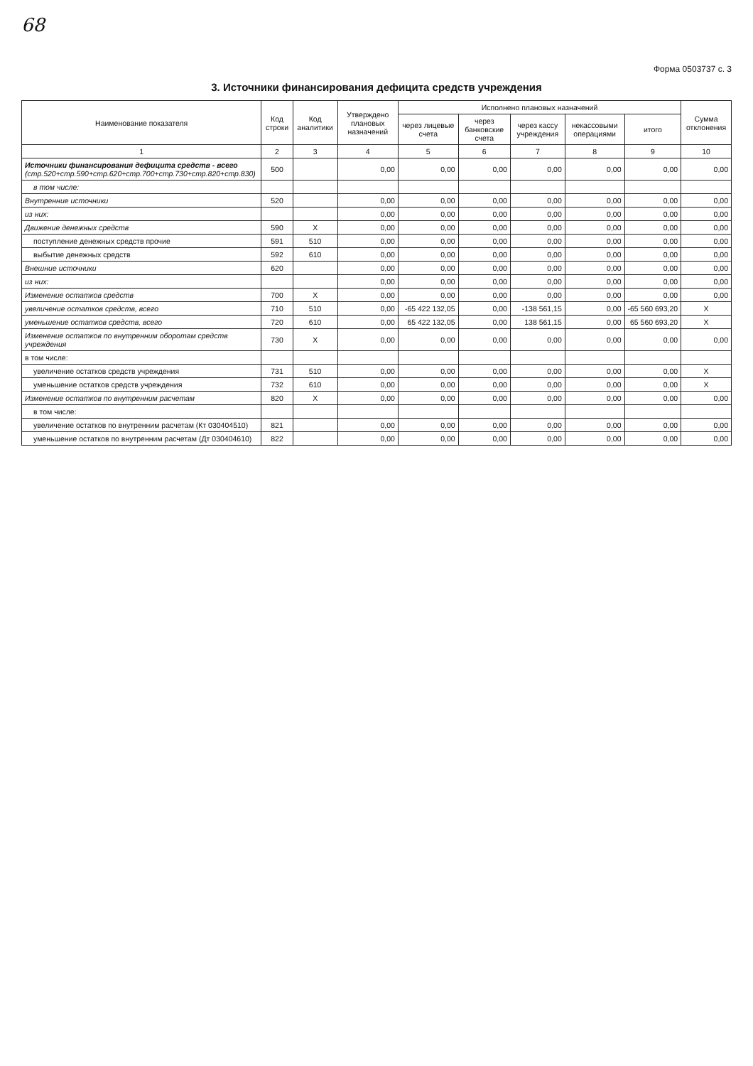68
Форма 0503737 с. 3
3. Источники финансирования дефицита средств учреждения
| Наименование показателя | Код строки | Код аналитики | Утверждено плановых назначений | Исполнено плановых назначений | | | | | Сумма отклонения |
| --- | --- | --- | --- | --- | --- | --- | --- | --- | --- |
| | | | | через лицевые счета | через банковские счета | через кассу учреждения | некассовыми операциями | итого | |
| 1 | 2 | 3 | 4 | 5 | 6 | 7 | 8 | 9 | 10 |
| Источники финансирования дефицита средств - всего (стр.520+стр.590+стр.620+стр.700+стр.730+стр.820+стр.830) | 500 | | 0,00 | 0,00 | 0,00 | 0,00 | 0,00 | 0,00 | 0,00 |
| в том числе: | | | | | | | | | |
| Внутренние источники | 520 | | 0,00 | 0,00 | 0,00 | 0,00 | 0,00 | 0,00 | 0,00 |
| из них: | | | 0,00 | 0,00 | 0,00 | 0,00 | 0,00 | 0,00 | 0,00 |
| Движение денежных средств | 590 | X | 0,00 | 0,00 | 0,00 | 0,00 | 0,00 | 0,00 | 0,00 |
| поступление денежных средств прочие | 591 | 510 | 0,00 | 0,00 | 0,00 | 0,00 | 0,00 | 0,00 | 0,00 |
| выбытие денежных средств | 592 | 610 | 0,00 | 0,00 | 0,00 | 0,00 | 0,00 | 0,00 | 0,00 |
| Внешние источники | 620 | | 0,00 | 0,00 | 0,00 | 0,00 | 0,00 | 0,00 | 0,00 |
| из них: | | | 0,00 | 0,00 | 0,00 | 0,00 | 0,00 | 0,00 | 0,00 |
| Изменение остатков средств | 700 | X | 0,00 | 0,00 | 0,00 | 0,00 | 0,00 | 0,00 | 0,00 |
| увеличение остатков средств, всего | 710 | 510 | 0,00 | -65 422 132,05 | 0,00 | -138 561,15 | 0,00 | -65 560 693,20 | X |
| уменьшение остатков средств, всего | 720 | 610 | 0,00 | 65 422 132,05 | 0,00 | 138 561,15 | 0,00 | 65 560 693,20 | X |
| Изменение остатков по внутренним оборотам средств учреждения | 730 | X | 0,00 | 0,00 | 0,00 | 0,00 | 0,00 | 0,00 | 0,00 |
| в том числе: | | | | | | | | | |
| увеличение остатков средств учреждения | 731 | 510 | 0,00 | 0,00 | 0,00 | 0,00 | 0,00 | 0,00 | X |
| уменьшение остатков средств учреждения | 732 | 610 | 0,00 | 0,00 | 0,00 | 0,00 | 0,00 | 0,00 | X |
| Изменение остатков по внутренним расчетам | 820 | X | 0,00 | 0,00 | 0,00 | 0,00 | 0,00 | 0,00 | 0,00 |
| в том числе: | | | | | | | | | |
| увеличение остатков по внутренним расчетам (Кт 030404510) | 821 | | 0,00 | 0,00 | 0,00 | 0,00 | 0,00 | 0,00 | 0,00 |
| уменьшение остатков по внутренним расчетам (Дт 030404610) | 822 | | 0,00 | 0,00 | 0,00 | 0,00 | 0,00 | 0,00 | 0,00 |